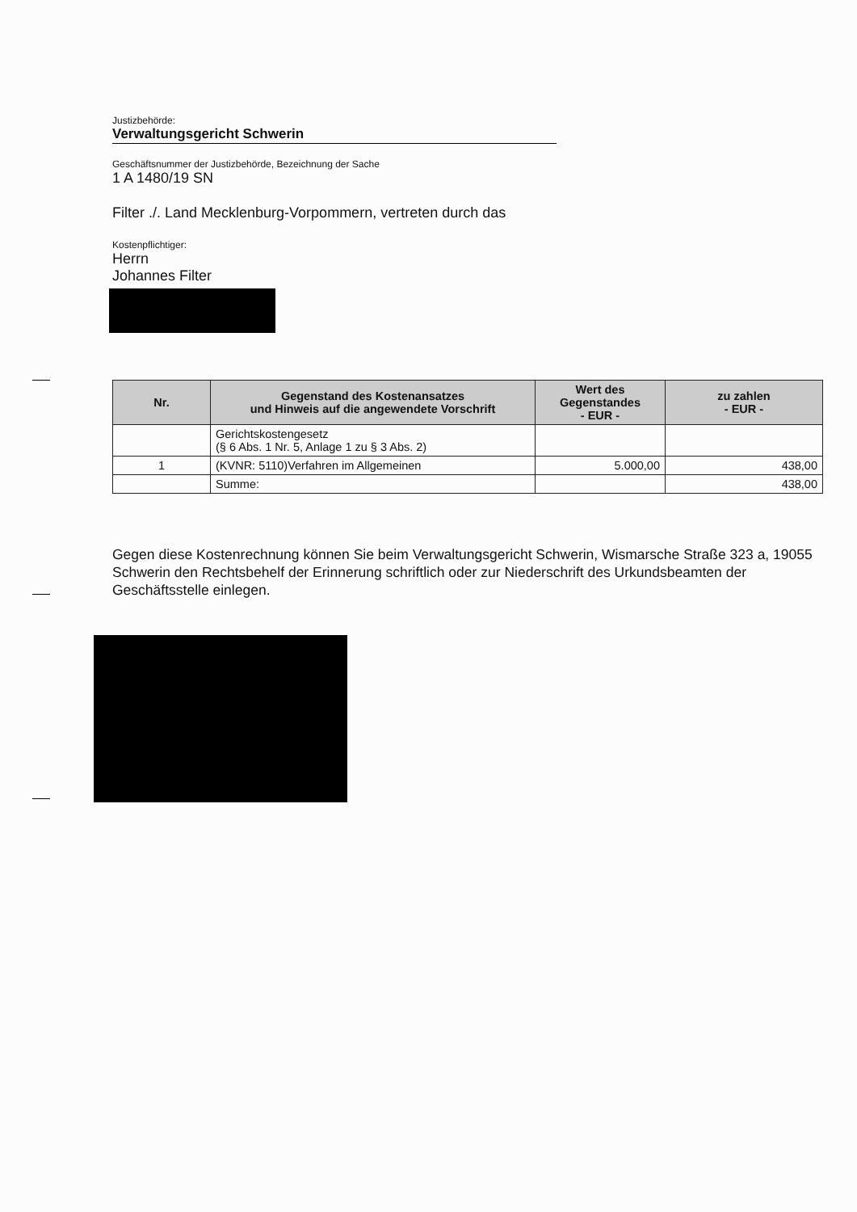Justizbehörde:
Verwaltungsgericht Schwerin
Geschäftsnummer der Justizbehörde, Bezeichnung der Sache
1 A 1480/19 SN
Filter ./. Land Mecklenburg-Vorpommern, vertreten durch das
Kostenpflichtiger:
Herrn
Johannes Filter
| Nr. | Gegenstand des Kostenansatzes und Hinweis auf die angewendete Vorschrift | Wert des Gegenstandes - EUR - | zu zahlen - EUR - |
| --- | --- | --- | --- |
| | Gerichtskostengesetz (§ 6 Abs. 1 Nr. 5, Anlage 1 zu § 3 Abs. 2) | | |
| 1 | (KVNR: 5110)Verfahren im Allgemeinen | 5.000,00 | 438,00 |
| | Summe: | | 438,00 |
Gegen diese Kostenrechnung können Sie beim Verwaltungsgericht Schwerin, Wismarsche Straße 323 a, 19055 Schwerin den Rechtsbehelf der Erinnerung schriftlich oder zur Niederschrift des Urkundsbeamten der Geschäftsstelle einlegen.